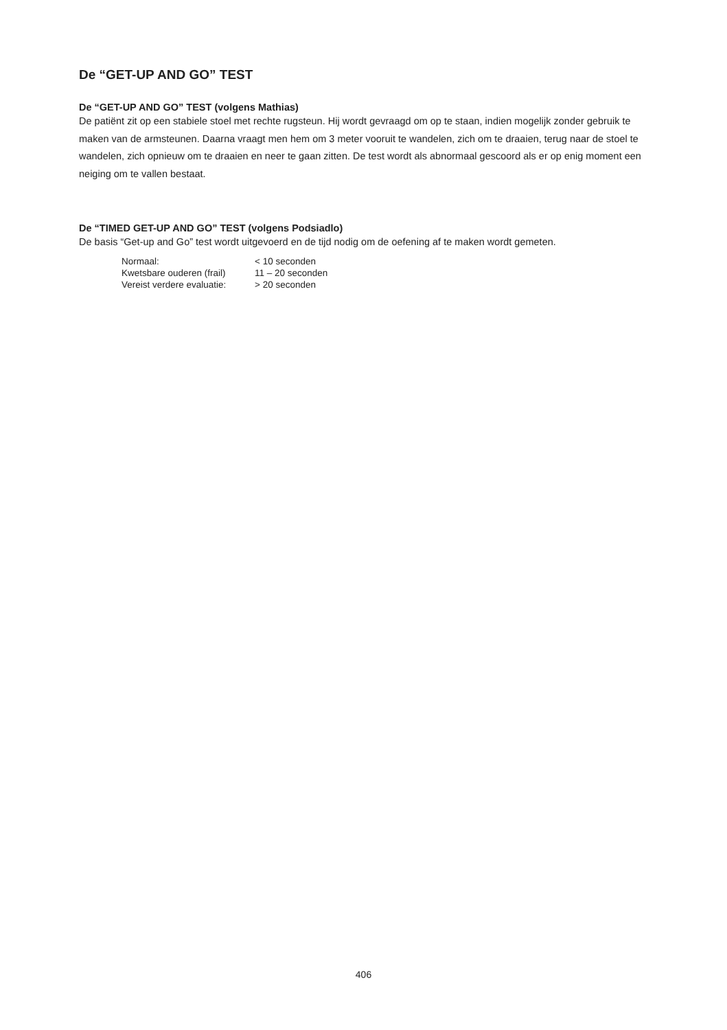De “GET-UP AND GO” TEST
De “GET-UP AND GO” TEST (volgens Mathias)
De patiënt zit op een stabiele stoel met rechte rugsteun. Hij wordt gevraagd om op te staan, indien mogelijk zonder gebruik te maken van de armsteunen. Daarna vraagt men hem om 3 meter vooruit te wandelen, zich om te draaien, terug naar de stoel te wandelen, zich opnieuw om te draaien en neer te gaan zitten. De test wordt als abnormaal gescoord als er op enig moment een neiging om te vallen bestaat.
De “TIMED GET-UP AND GO” TEST (volgens Podsiadlo)
De basis “Get-up and Go” test wordt uitgevoerd en de tijd nodig om de oefening af te maken wordt gemeten.
| Normaal: | < 10 seconden |
| Kwetsbare ouderen (frail) | 11 – 20 seconden |
| Vereist verdere evaluatie: | > 20 seconden |
406